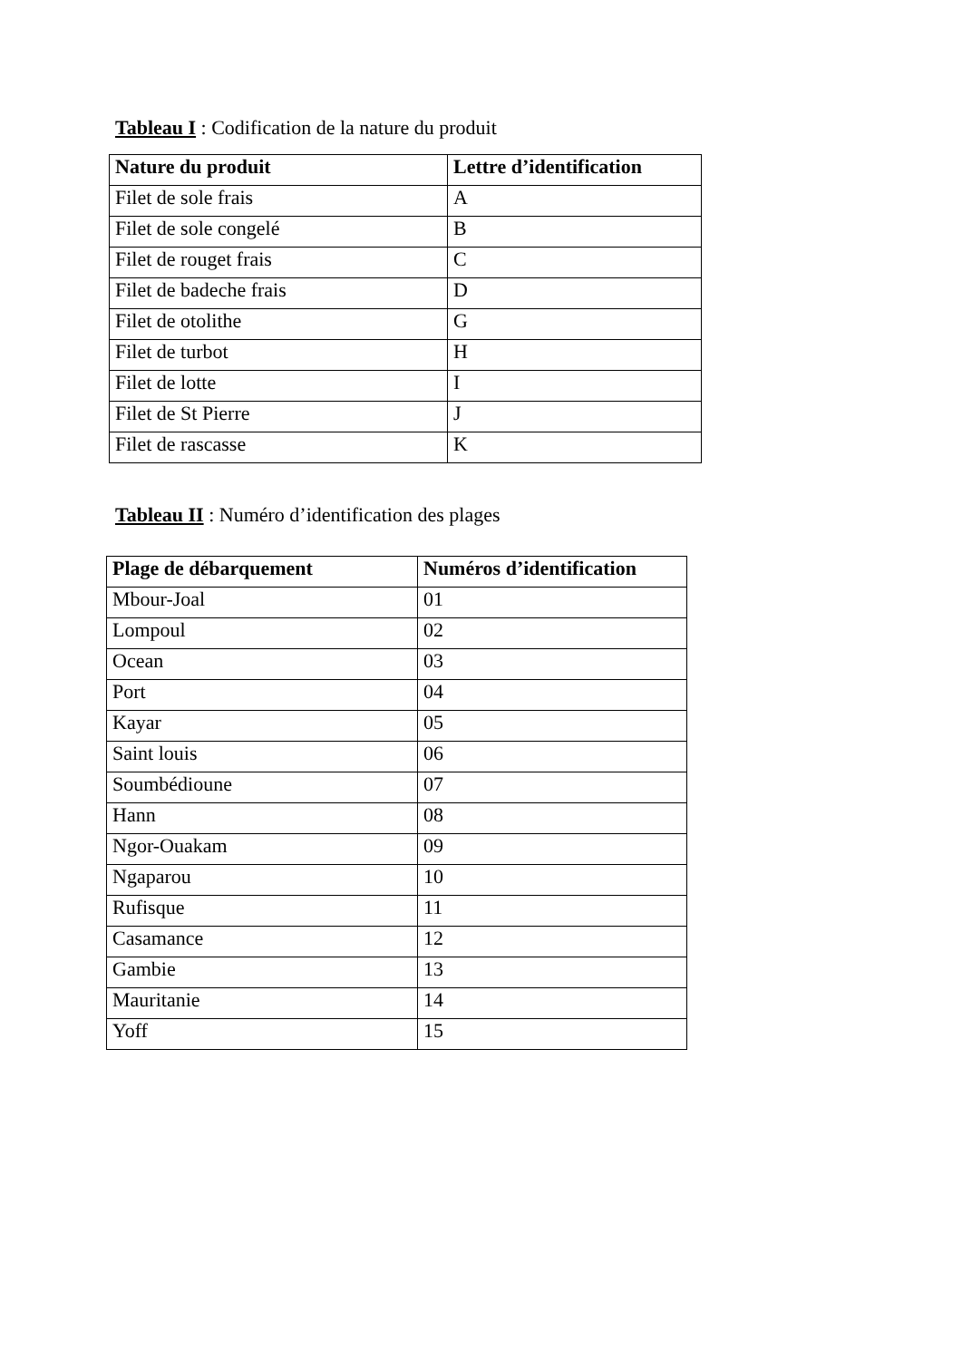Tableau I : Codification de la nature du produit
| Nature du produit | Lettre d’identification |
| --- | --- |
| Filet de sole frais | A |
| Filet de sole congelé | B |
| Filet de rouget frais | C |
| Filet de badeche frais | D |
| Filet de otolithe | G |
| Filet de turbot | H |
| Filet de lotte | I |
| Filet de St Pierre | J |
| Filet de rascasse | K |
Tableau II : Numéro d’identification des plages
| Plage de débarquement | Numéros d’identification |
| --- | --- |
| Mbour-Joal | 01 |
| Lompoul | 02 |
| Ocean | 03 |
| Port | 04 |
| Kayar | 05 |
| Saint louis | 06 |
| Soumbédioune | 07 |
| Hann | 08 |
| Ngor-Ouakam | 09 |
| Ngaparou | 10 |
| Rufisque | 11 |
| Casamance | 12 |
| Gambie | 13 |
| Mauritanie | 14 |
| Yoff | 15 |